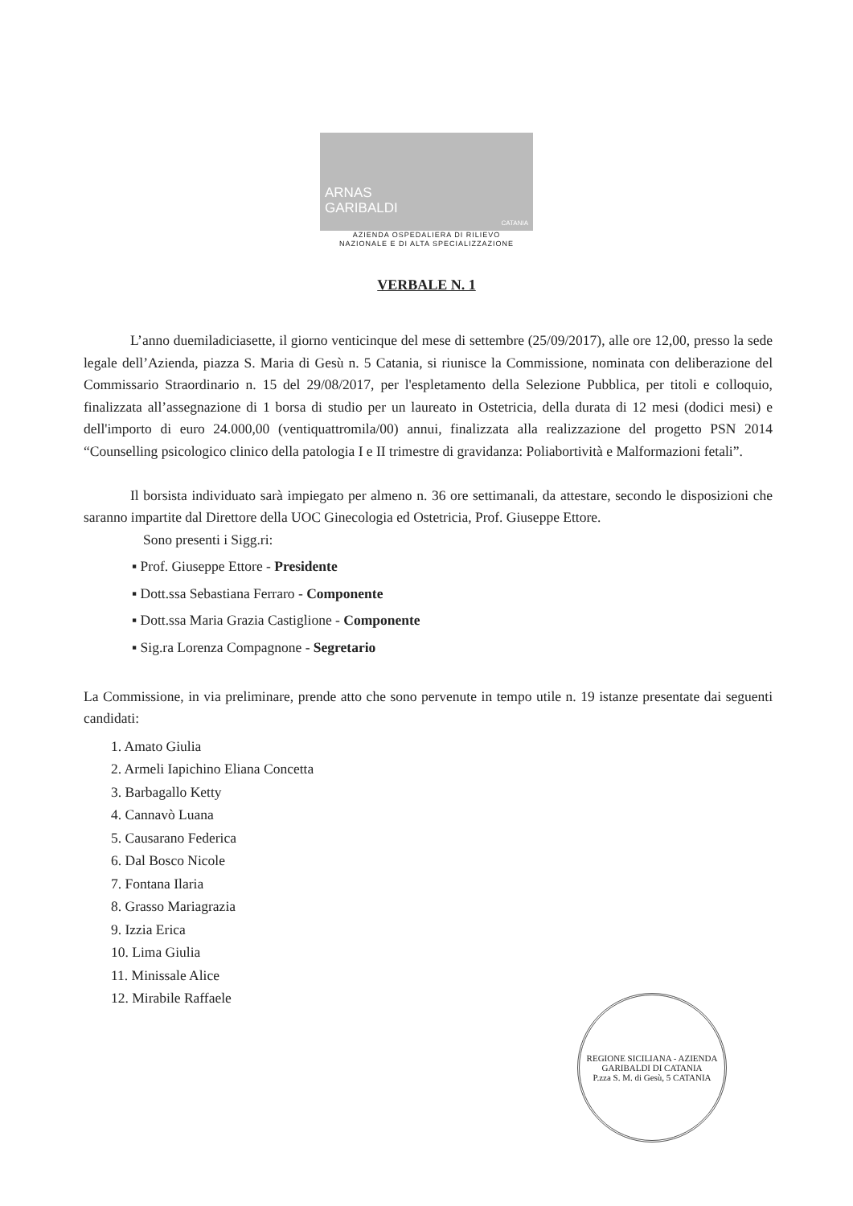ARNAS
GARIBALDI
CATANIA
AZIENDA OSPEDALIERA DI RILIEVO
NAZIONALE E DI ALTA SPECIALIZZAZIONE
VERBALE N. 1
L’anno duemiladiciasette, il giorno venticinque del mese di settembre (25/09/2017), alle ore 12,00, presso la sede legale dell’Azienda, piazza S. Maria di Gesù n. 5 Catania, si riunisce la Commissione, nominata con deliberazione del Commissario Straordinario n. 15 del 29/08/2017, per l'espletamento della Selezione Pubblica, per titoli e colloquio, finalizzata all’assegnazione di 1 borsa di studio per un laureato in Ostetricia, della durata di 12 mesi (dodici mesi) e dell'importo di euro 24.000,00 (ventiquattromila/00) annui, finalizzata alla realizzazione del progetto PSN 2014 “Counselling psicologico clinico della patologia I e II trimestre di gravidanza: Poliabortività e Malformazioni fetali”.
Il borsista individuato sarà impiegato per almeno n. 36 ore settimanali, da attestare, secondo le disposizioni che saranno impartite dal Direttore della UOC Ginecologia ed Ostetricia, Prof. Giuseppe Ettore.
Sono presenti i Sigg.ri:
▪ Prof. Giuseppe Ettore - Presidente
▪ Dott.ssa Sebastiana Ferraro - Componente
▪ Dott.ssa Maria Grazia Castiglione - Componente
▪ Sig.ra Lorenza Compagnone - Segretario
La Commissione, in via preliminare, prende atto che sono pervenute in tempo utile n. 19 istanze presentate dai seguenti candidati:
1. Amato Giulia
2. Armeli Iapichino Eliana Concetta
3. Barbagallo Ketty
4. Cannavò Luana
5. Causarano Federica
6. Dal Bosco Nicole
7. Fontana Ilaria
8. Grasso Mariagrazia
9. Izzia Erica
10. Lima Giulia
11. Minissale Alice
12. Mirabile Raffaele
REGIONE SICILIANA - AZIENDA GARIBALDI DI CATANIA
P.zza S. M. di Gesù, 5 CATANIA